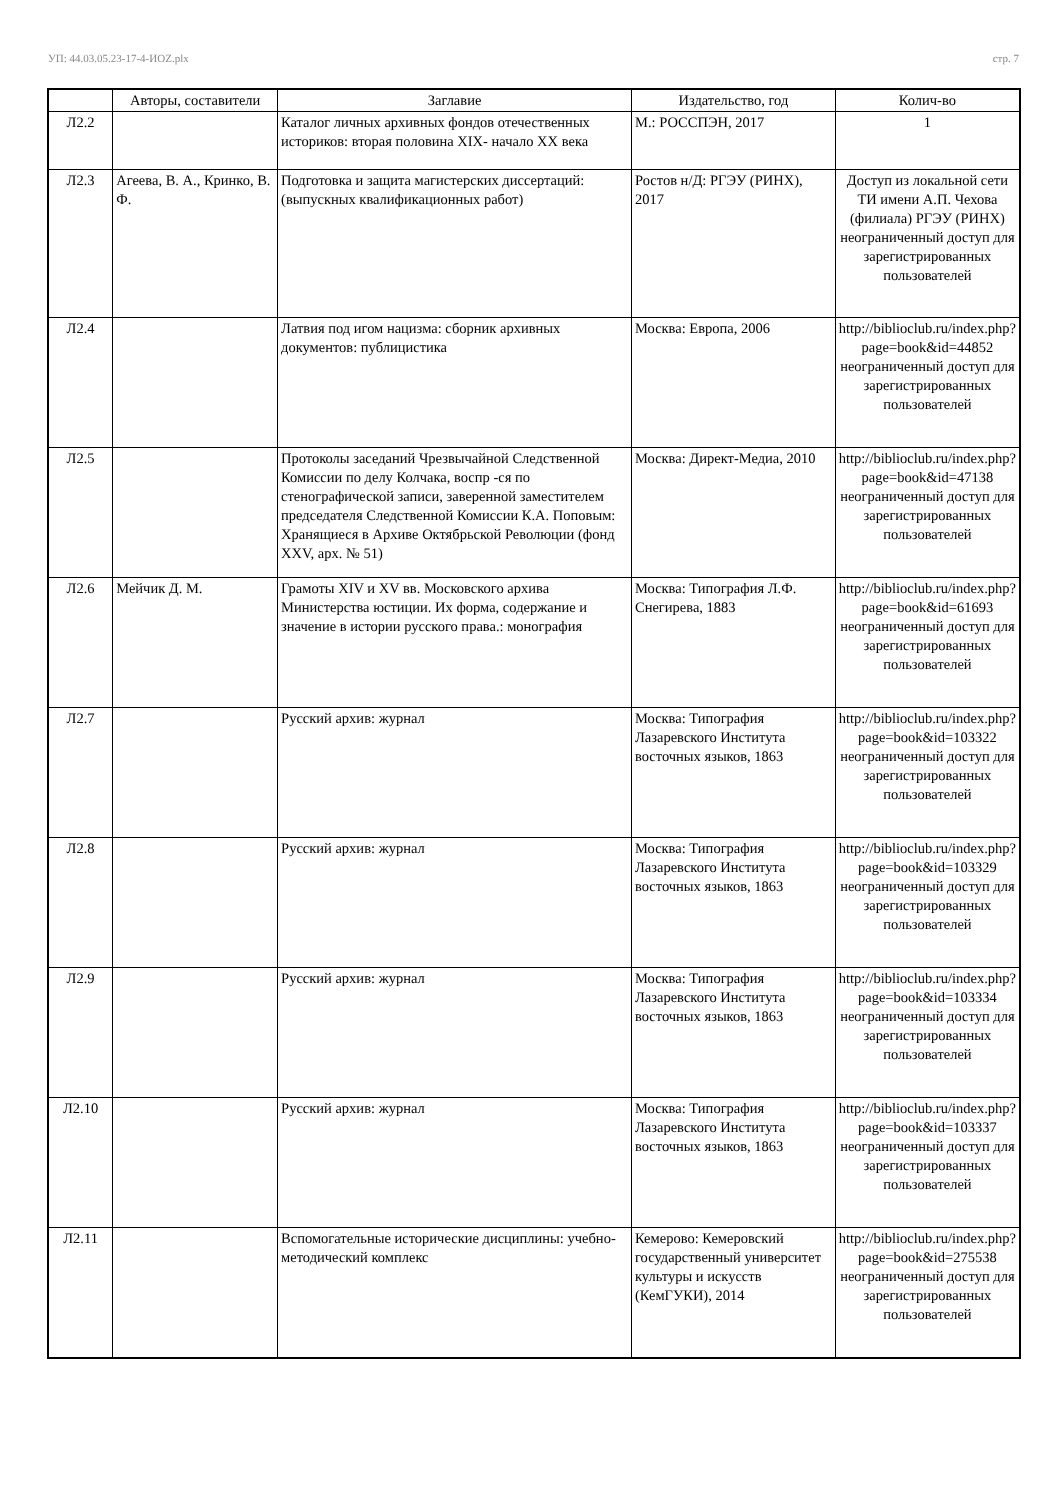УП: 44.03.05.23-17-4-ИОZ.plx стр. 7
| | Авторы, составители | Заглавие | Издательство, год | Колич-во |
| --- | --- | --- | --- | --- |
| Л2.2 | | Каталог личных архивных фондов отечественных историков: вторая половина XIX- начало XX века | М.: РОССПЭН, 2017 | 1 |
| Л2.3 | Агеева, В. А., Кринко, В. Ф. | Подготовка и защита магистерских диссертаций: (выпускных квалификационных работ) | Ростов н/Д: РГЭУ (РИНХ), 2017 | Доступ из локальной сети ТИ имени А.П. Чехова (филиала) РГЭУ (РИНХ) неограниченный доступ для зарегистрированных пользователей |
| Л2.4 | | Латвия под игом нацизма: сборник архивных документов: публицистика | Москва: Европа, 2006 | http://biblioclub.ru/index.php? page=book&id=44852 неограниченный доступ для зарегистрированных пользователей |
| Л2.5 | | Протоколы заседаний Чрезвычайной Следственной Комиссии по делу Колчака, воспр -ся по стенографической записи, заверенной заместителем председателя Следственной Комиссии К.А. Поповым: Хранящиеся в Архиве Октябрьской Революции (фонд XXV, арх. № 51) | Москва: Директ-Медиа, 2010 | http://biblioclub.ru/index.php? page=book&id=47138 неограниченный доступ для зарегистрированных пользователей |
| Л2.6 | Мейчик Д. М. | Грамоты XIV и XV вв. Московского архива Министерства юстиции. Их форма, содержание и значение в истории русского права.: монография | Москва: Типография Л.Ф. Снегирева, 1883 | http://biblioclub.ru/index.php? page=book&id=61693 неограниченный доступ для зарегистрированных пользователей |
| Л2.7 | | Русский архив: журнал | Москва: Типография Лазаревского Института восточных языков, 1863 | http://biblioclub.ru/index.php? page=book&id=103322 неограниченный доступ для зарегистрированных пользователей |
| Л2.8 | | Русский архив: журнал | Москва: Типография Лазаревского Института восточных языков, 1863 | http://biblioclub.ru/index.php? page=book&id=103329 неограниченный доступ для зарегистрированных пользователей |
| Л2.9 | | Русский архив: журнал | Москва: Типография Лазаревского Института восточных языков, 1863 | http://biblioclub.ru/index.php? page=book&id=103334 неограниченный доступ для зарегистрированных пользователей |
| Л2.10 | | Русский архив: журнал | Москва: Типография Лазаревского Института восточных языков, 1863 | http://biblioclub.ru/index.php? page=book&id=103337 неограниченный доступ для зарегистрированных пользователей |
| Л2.11 | | Вспомогательные исторические дисциплины: учебно-методический комплекс | Кемерово: Кемеровский государственный университет культуры и искусств (КемГУКИ), 2014 | http://biblioclub.ru/index.php? page=book&id=275538 неограниченный доступ для зарегистрированных пользователей |